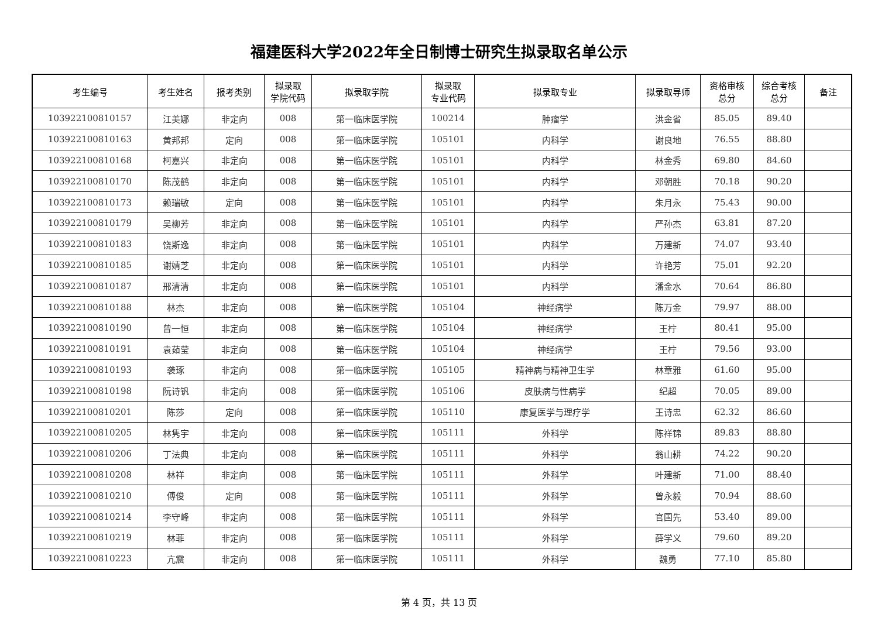福建医科大学2022年全日制博士研究生拟录取名单公示
| 考生编号 | 考生姓名 | 报考类别 | 拟录取 学院代码 | 拟录取学院 | 拟录取 专业代码 | 拟录取专业 | 拟录取导师 | 资格审核 总分 | 综合考核 总分 | 备注 |
| --- | --- | --- | --- | --- | --- | --- | --- | --- | --- | --- |
| 103922100810157 | 江美娜 | 非定向 | 008 | 第一临床医学院 | 100214 | 肿瘤学 | 洪金省 | 85.05 | 89.40 | |
| 103922100810163 | 黄邦邦 | 定向 | 008 | 第一临床医学院 | 105101 | 内科学 | 谢良地 | 76.55 | 88.80 | |
| 103922100810168 | 柯嘉兴 | 非定向 | 008 | 第一临床医学院 | 105101 | 内科学 | 林金秀 | 69.80 | 84.60 | |
| 103922100810170 | 陈茂鹤 | 非定向 | 008 | 第一临床医学院 | 105101 | 内科学 | 邓朝胜 | 70.18 | 90.20 | |
| 103922100810173 | 赖瑞敏 | 定向 | 008 | 第一临床医学院 | 105101 | 内科学 | 朱月永 | 75.43 | 90.00 | |
| 103922100810179 | 吴柳芳 | 非定向 | 008 | 第一临床医学院 | 105101 | 内科学 | 严孙杰 | 63.81 | 87.20 | |
| 103922100810183 | 饶斯逸 | 非定向 | 008 | 第一临床医学院 | 105101 | 内科学 | 万建新 | 74.07 | 93.40 | |
| 103922100810185 | 谢婧芝 | 非定向 | 008 | 第一临床医学院 | 105101 | 内科学 | 许艳芳 | 75.01 | 92.20 | |
| 103922100810187 | 邢清清 | 非定向 | 008 | 第一临床医学院 | 105101 | 内科学 | 潘金水 | 70.64 | 86.80 | |
| 103922100810188 | 林杰 | 非定向 | 008 | 第一临床医学院 | 105104 | 神经病学 | 陈万金 | 79.97 | 88.00 | |
| 103922100810190 | 曾一恒 | 非定向 | 008 | 第一临床医学院 | 105104 | 神经病学 | 王柠 | 80.41 | 95.00 | |
| 103922100810191 | 袁茹莹 | 非定向 | 008 | 第一临床医学院 | 105104 | 神经病学 | 王柠 | 79.56 | 93.00 | |
| 103922100810193 | 袭琢 | 非定向 | 008 | 第一临床医学院 | 105105 | 精神病与精神卫生学 | 林章雅 | 61.60 | 95.00 | |
| 103922100810198 | 阮诗钒 | 非定向 | 008 | 第一临床医学院 | 105106 | 皮肤病与性病学 | 纪超 | 70.05 | 89.00 | |
| 103922100810201 | 陈莎 | 定向 | 008 | 第一临床医学院 | 105110 | 康复医学与理疗学 | 王诗忠 | 62.32 | 86.60 | |
| 103922100810205 | 林隽宇 | 非定向 | 008 | 第一临床医学院 | 105111 | 外科学 | 陈祥锦 | 89.83 | 88.80 | |
| 103922100810206 | 丁法典 | 非定向 | 008 | 第一临床医学院 | 105111 | 外科学 | 翁山耕 | 74.22 | 90.20 | |
| 103922100810208 | 林祥 | 非定向 | 008 | 第一临床医学院 | 105111 | 外科学 | 叶建新 | 71.00 | 88.40 | |
| 103922100810210 | 傅俊 | 定向 | 008 | 第一临床医学院 | 105111 | 外科学 | 曾永毅 | 70.94 | 88.60 | |
| 103922100810214 | 李守峰 | 非定向 | 008 | 第一临床医学院 | 105111 | 外科学 | 官国先 | 53.40 | 89.00 | |
| 103922100810219 | 林菲 | 非定向 | 008 | 第一临床医学院 | 105111 | 外科学 | 薛学义 | 79.60 | 89.20 | |
| 103922100810223 | 亢震 | 非定向 | 008 | 第一临床医学院 | 105111 | 外科学 | 魏勇 | 77.10 | 85.80 | |
第 4 页，共 13 页